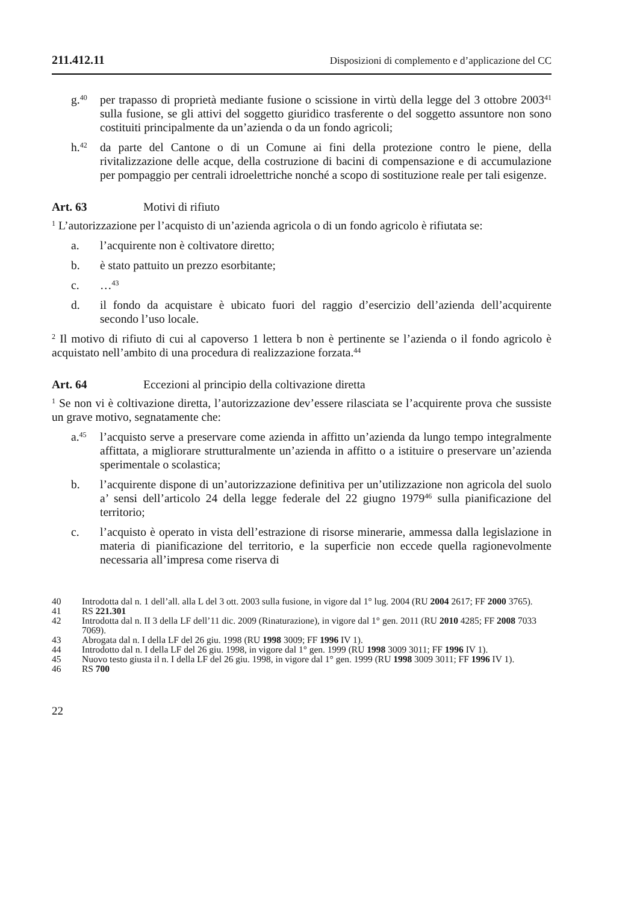211.412.11 Disposizioni di complemento e d’applicazione del CC
g.<sup>40</sup>
per trapasso di proprietà mediante fusione o scissione in virtù della legge del 3 ottobre 2003<sup>41</sup> sulla fusione, se gli attivi del soggetto giuridico trasferente o del soggetto assuntore non sono costituiti principalmente da un’azienda o da un fondo agricoli;
h.<sup>42</sup>
da parte del Cantone o di un Comune ai fini della protezione contro le piene, della rivitalizzazione delle acque, della costruzione di bacini di compensa­zione e di accumulazione per pompaggio per centrali idroelettriche nonché a scopo di sostituzione reale per tali esigenze.
Art. 63 Motivi di rifiuto
<sup>1</sup> L’autorizzazione per l’acquisto di un’azienda agricola o di un fondo agricolo è rifiutata se:
a. l’acquirente non è coltivatore diretto;
b. è stato pattuito un prezzo esorbitante;
c. …<sup>43</sup>
d. il fondo da acquistare è ubicato fuori del raggio d’esercizio dell’azienda dell’acquirente secondo l’uso locale.
<sup>2</sup> Il motivo di rifiuto di cui al capoverso 1 lettera b non è pertinente se l’azienda o il fondo agricolo è acquistato nell’ambito di una procedura di realizzazione forzata.<sup>44</sup>
Art. 64 Eccezioni al principio della coltivazione diretta
<sup>1</sup> Se non vi è coltivazione diretta, l’autorizzazione dev’essere rilasciata se l’acqui­rente prova che sussiste un grave motivo, segnatamente che:
a.<sup>45</sup>
l’acquisto serve a preservare come azienda in affitto un’azienda da lungo tempo integralmente affittata, a migliorare strutturalmente un’azienda in affitto o a istituire o preservare un’azienda sperimentale o scolastica;
b. l’acquirente dispone di un’autorizzazione definitiva per un’utilizzazione non agricola del suolo a’ sensi dell’articolo 24 della legge federale del 22 giugno 1979<sup>46</sup> sulla pianificazione del territorio;
c. l’acquisto è operato in vista dell’estrazione di risorse minerarie, ammessa dalla legislazione in materia di pianificazione del territorio, e la superficie non eccede quella ragionevolmente necessaria all’impresa come riserva di
40 Introdotta dal n. 1 dell’all. alla L del 3 ott. 2003 sulla fusione, in vigore dal 1° lug. 2004 (RU 2004 2617; FF 2000 3765).
41 RS 221.301
42 Introdotta dal n. II 3 della LF dell’11 dic. 2009 (Rinaturazione), in vigore dal 1° gen. 2011 (RU 2010 4285; FF 2008 7033 7069).
43 Abrogata dal n. I della LF del 26 giu. 1998 (RU 1998 3009; FF 1996 IV 1).
44 Introdotto dal n. I della LF del 26 giu. 1998, in vigore dal 1° gen. 1999 (RU 1998 3009 3011; FF 1996 IV 1).
45 Nuovo testo giusta il n. I della LF del 26 giu. 1998, in vigore dal 1° gen. 1999 (RU 1998 3009 3011; FF 1996 IV 1).
46 RS 700
22